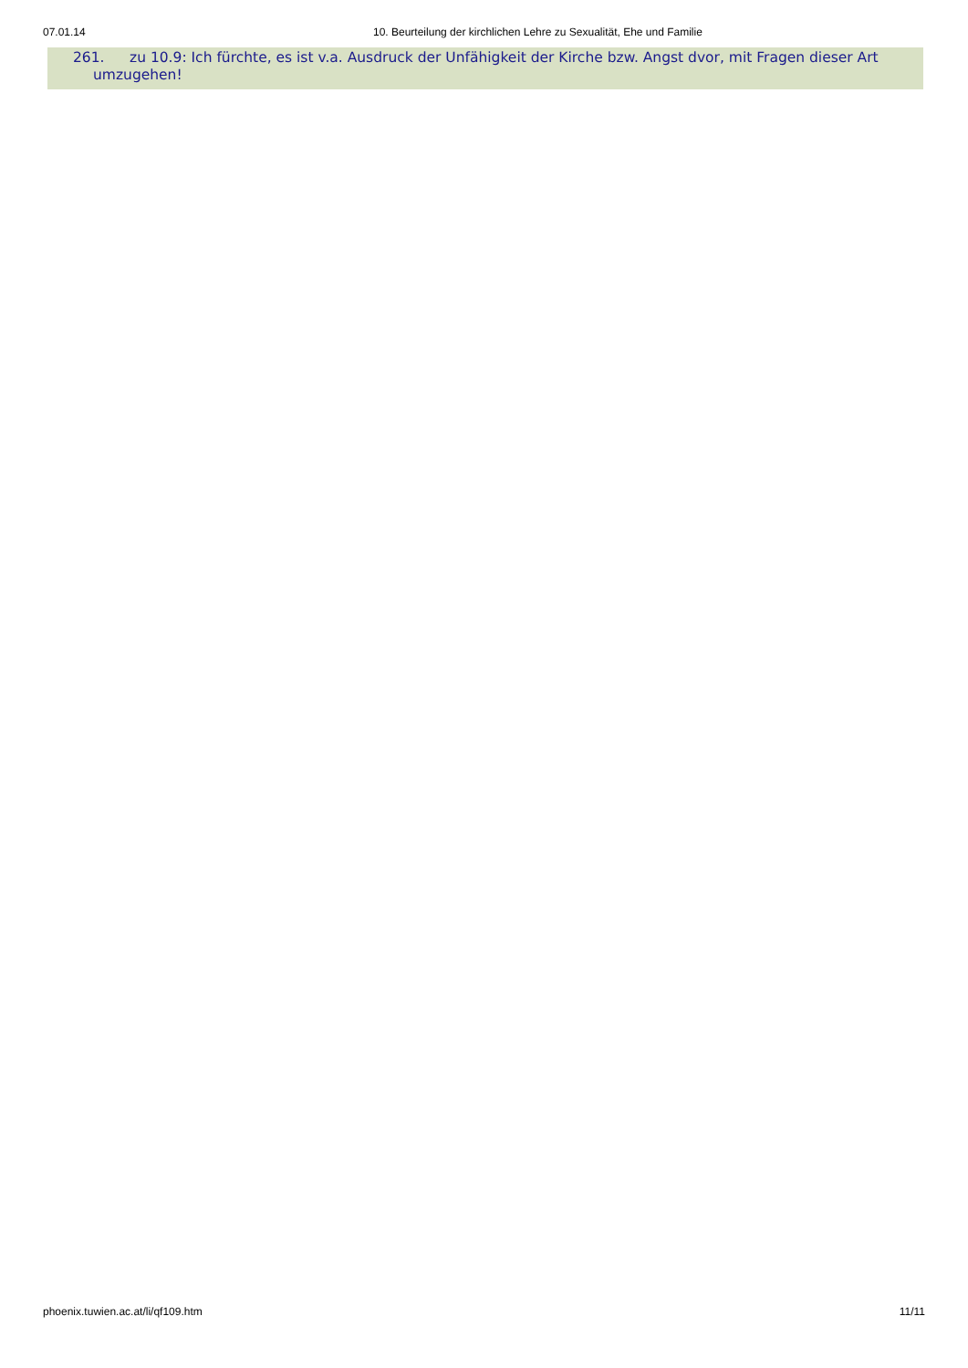07.01.14 10. Beurteilung der kirchlichen Lehre zu Sexualität, Ehe und Familie
261. zu 10.9: Ich fürchte, es ist v.a. Ausdruck der Unfähigkeit der Kirche bzw. Angst dvor, mit Fragen dieser Art
umzugehen!
phoenix.tuwien.ac.at/li/qf109.htm 11/11